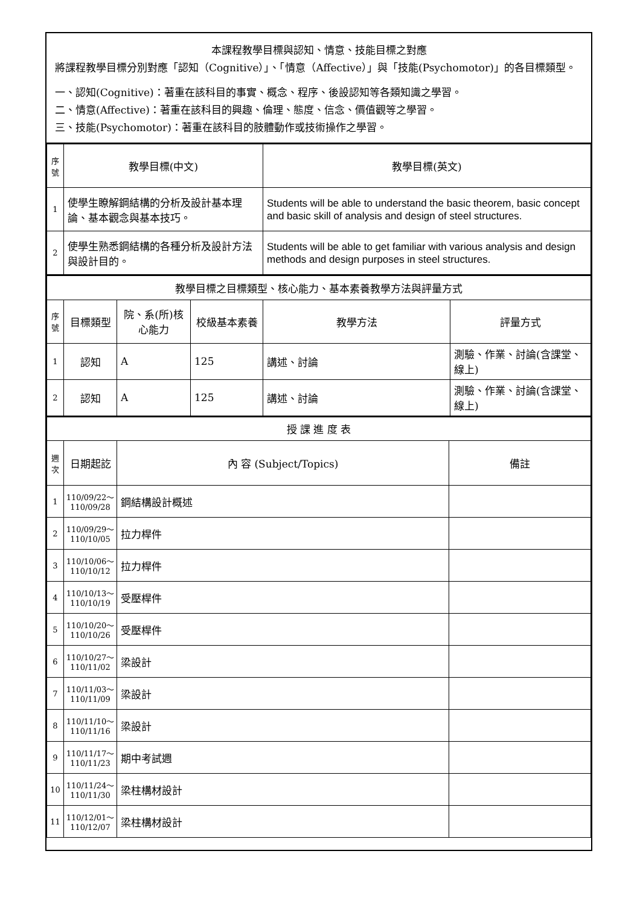本課程教學目標與認知、情意、技能目標之對應
將課程教學目標分別對應「認知（Cognitive）」、「情意（Affective）」與「技能(Psychomotor)」的各目標類型。
一、認知(Cognitive)：著重在該科目的事實、概念、程序、後設認知等各類知識之學習。
二、情意(Affective)：著重在該科目的興趣、倫理、態度、信念、價值觀等之學習。
三、技能(Psychomotor)：著重在該科目的肢體動作或技術操作之學習。
| 序號 | 教學目標(中文) | 教學目標(英文) |
| --- | --- | --- |
| 1 | 使學生瞭解鋼結構的分析及設計基本理論、基本觀念與基本技巧。 | Students will be able to understand the basic theorem, basic concept and basic skill of analysis and design of steel structures. |
| 2 | 使學生熟悉鋼結構的各種分析及設計方法與設計目的。 | Students will be able to get familiar with various analysis and design methods and design purposes in steel structures. |
| 教學目標之目標類型、核心能力、基本素養教學方法與評量方式 | | | | | |
| 序號 | 目標類型 | 院、系(所)核心能力 | 校級基本素養 | 教學方法 | 評量方式 |
| 1 | 認知 | A | 125 | 講述、討論 | 測驗、作業、討論(含課堂、線上) |
| 2 | 認知 | A | 125 | 講述、討論 | 測驗、作業、討論(含課堂、線上) |
| 授 課 進 度 表 | | | |
| 週次 | 日期起訖 | 內 容 (Subject/Topics) | 備註 |
| 1 | 110/09/22～ 110/09/28 | 鋼結構設計概述 | |
| 2 | 110/09/29～ 110/10/05 | 拉力桿件 | |
| 3 | 110/10/06～ 110/10/12 | 拉力桿件 | |
| 4 | 110/10/13～ 110/10/19 | 受壓桿件 | |
| 5 | 110/10/20～ 110/10/26 | 受壓桿件 | |
| 6 | 110/10/27～ 110/11/02 | 梁設計 | |
| 7 | 110/11/03～ 110/11/09 | 梁設計 | |
| 8 | 110/11/10～ 110/11/16 | 梁設計 | |
| 9 | 110/11/17～ 110/11/23 | 期中考試週 | |
| 10 | 110/11/24～ 110/11/30 | 梁柱構材設計 | |
| 11 | 110/12/01～ 110/12/07 | 梁柱構材設計 | |